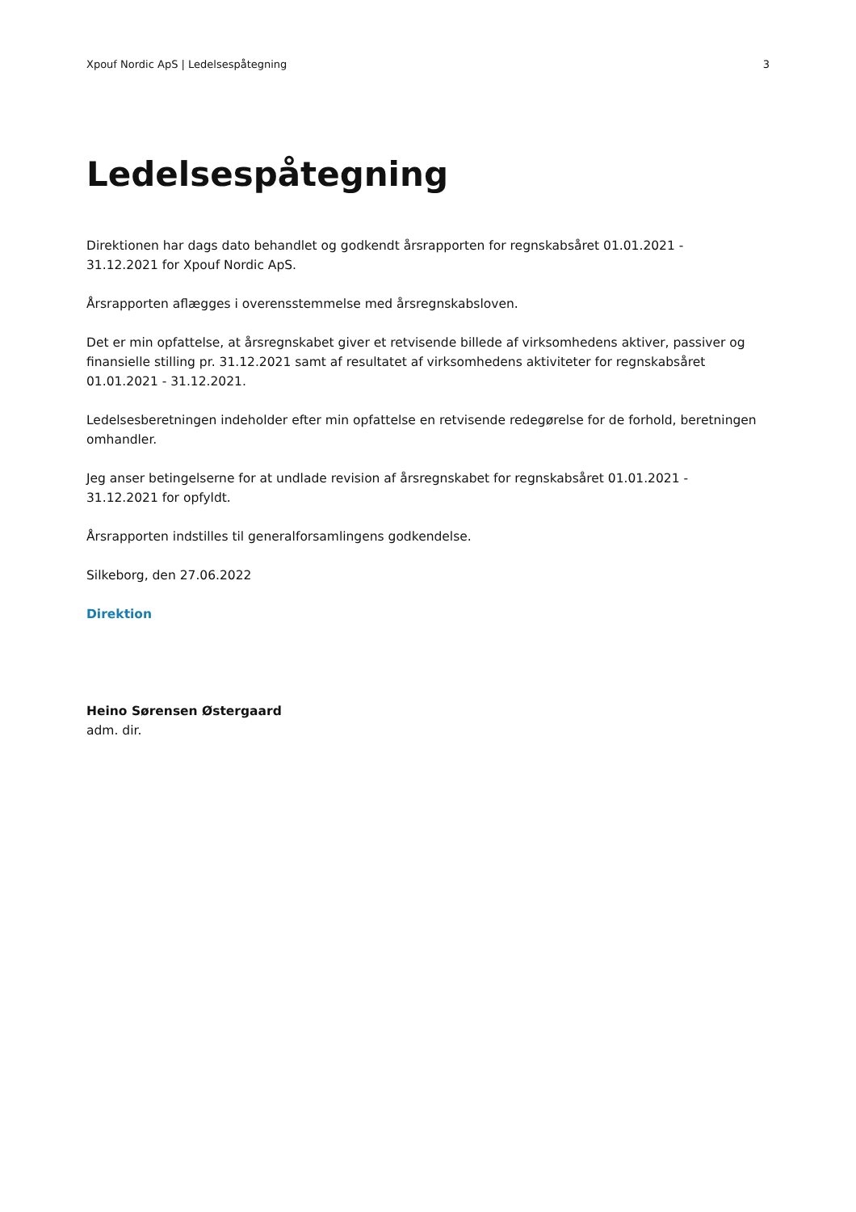Xpouf Nordic ApS | Ledelsespåtegning 3
Ledelsespåtegning
Direktionen har dags dato behandlet og godkendt årsrapporten for regnskabsåret 01.01.2021 - 31.12.2021 for Xpouf Nordic ApS.
Årsrapporten aflægges i overensstemmelse med årsregnskabsloven.
Det er min opfattelse, at årsregnskabet giver et retvisende billede af virksomhedens aktiver, passiver og finansielle stilling pr. 31.12.2021 samt af resultatet af virksomhedens aktiviteter for regnskabsåret 01.01.2021 - 31.12.2021.
Ledelsesberetningen indeholder efter min opfattelse en retvisende redegørelse for de forhold, beretningen omhandler.
Jeg anser betingelserne for at undlade revision af årsregnskabet for regnskabsåret 01.01.2021 - 31.12.2021 for opfyldt.
Årsrapporten indstilles til generalforsamlingens godkendelse.
Silkeborg, den 27.06.2022
Direktion
Heino Sørensen Østergaard
adm. dir.